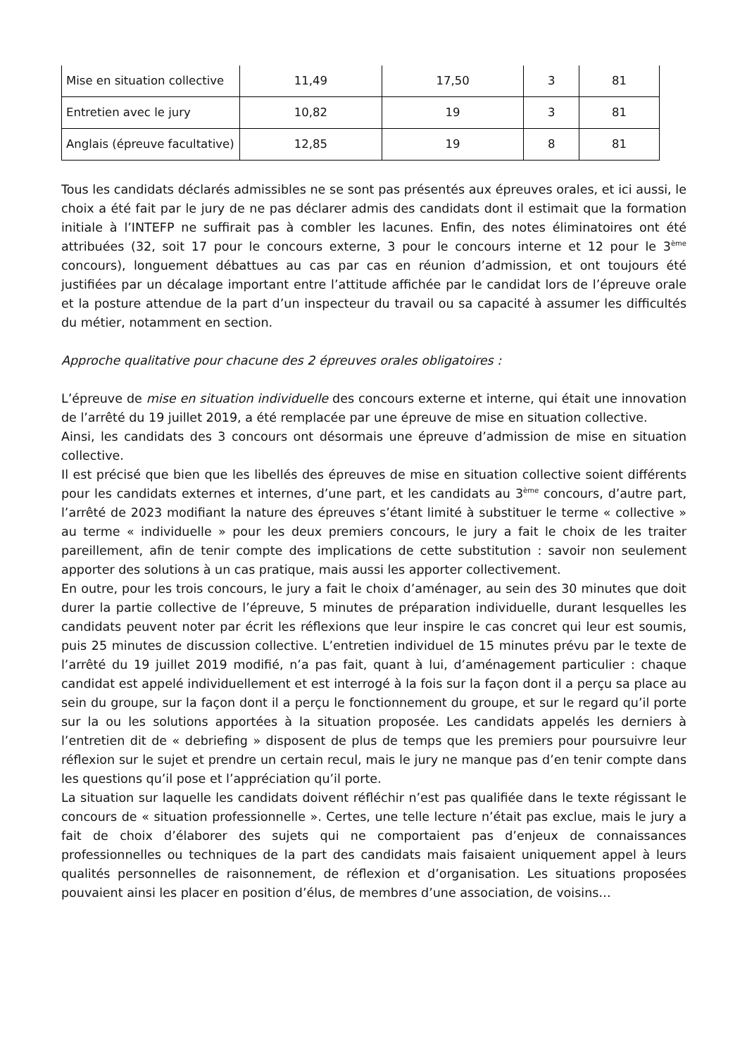| Mise en situation collective | 11,49 | 17,50 | 3 | 81 |
| Entretien avec le jury | 10,82 | 19 | 3 | 81 |
| Anglais (épreuve facultative) | 12,85 | 19 | 8 | 81 |
Tous les candidats déclarés admissibles ne se sont pas présentés aux épreuves orales, et ici aussi, le choix a été fait par le jury de ne pas déclarer admis des candidats dont il estimait que la formation initiale à l’INTEFP ne suffirait pas à combler les lacunes. Enfin, des notes éliminatoires ont été attribuées (32, soit 17 pour le concours externe, 3 pour le concours interne et 12 pour le 3<sup>ème</sup> concours), longuement débattues au cas par cas en réunion d’admission, et ont toujours été justifiées par un décalage important entre l’attitude affichée par le candidat lors de l’épreuve orale et la posture attendue de la part d’un inspecteur du travail ou sa capacité à assumer les difficultés du métier, notamment en section.
Approche qualitative pour chacune des 2 épreuves orales obligatoires :
L’épreuve de mise en situation individuelle des concours externe et interne, qui était une innovation de l’arrêté du 19 juillet 2019, a été remplacée par une épreuve de mise en situation collective.
Ainsi, les candidats des 3 concours ont désormais une épreuve d’admission de mise en situation collective.
Il est précisé que bien que les libellés des épreuves de mise en situation collective soient différents pour les candidats externes et internes, d’une part, et les candidats au 3<sup>ème</sup> concours, d’autre part, l’arrêté de 2023 modifiant la nature des épreuves s’étant limité à substituer le terme « collective » au terme « individuelle » pour les deux premiers concours, le jury a fait le choix de les traiter pareillement, afin de tenir compte des implications de cette substitution : savoir non seulement apporter des solutions à un cas pratique, mais aussi les apporter collectivement.
En outre, pour les trois concours, le jury a fait le choix d’aménager, au sein des 30 minutes que doit durer la partie collective de l’épreuve, 5 minutes de préparation individuelle, durant lesquelles les candidats peuvent noter par écrit les réflexions que leur inspire le cas concret qui leur est soumis, puis 25 minutes de discussion collective. L’entretien individuel de 15 minutes prévu par le texte de l’arrêté du 19 juillet 2019 modifié, n’a pas fait, quant à lui, d’aménagement particulier : chaque candidat est appelé individuellement et est interrogé à la fois sur la façon dont il a perçu sa place au sein du groupe, sur la façon dont il a perçu le fonctionnement du groupe, et sur le regard qu’il porte sur la ou les solutions apportées à la situation proposée. Les candidats appelés les derniers à l’entretien dit de « debriefing » disposent de plus de temps que les premiers pour poursuivre leur réflexion sur le sujet et prendre un certain recul, mais le jury ne manque pas d’en tenir compte dans les questions qu’il pose et l’appréciation qu’il porte.
La situation sur laquelle les candidats doivent réfléchir n’est pas qualifiée dans le texte régissant le concours de « situation professionnelle ». Certes, une telle lecture n’était pas exclue, mais le jury a fait de choix d’élaborer des sujets qui ne comportaient pas d’enjeux de connaissances professionnelles ou techniques de la part des candidats mais faisaient uniquement appel à leurs qualités personnelles de raisonnement, de réflexion et d’organisation. Les situations proposées pouvaient ainsi les placer en position d’élus, de membres d’une association, de voisins…